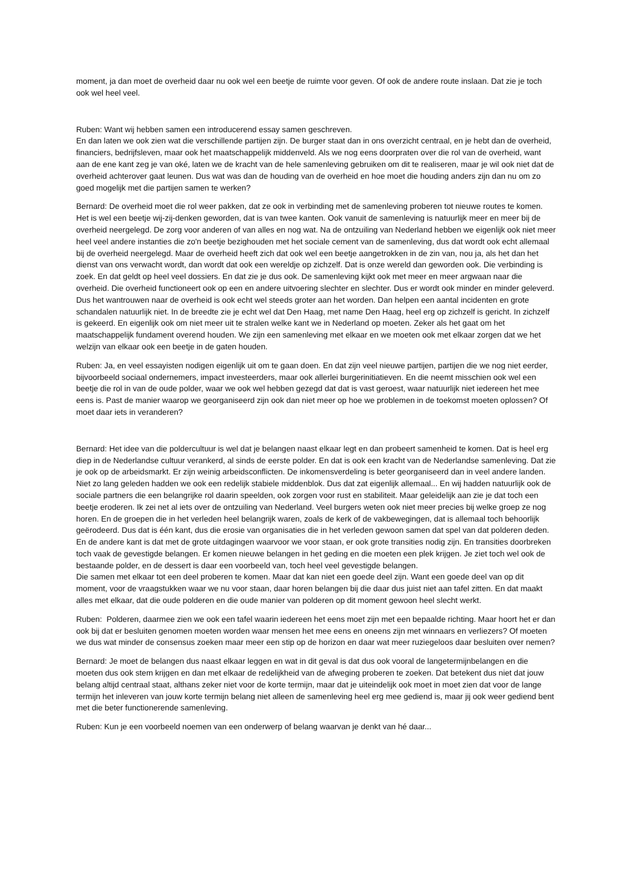moment, ja dan moet de overheid daar nu ook wel een beetje de ruimte voor geven. Of ook de andere route inslaan. Dat zie je toch ook wel heel veel.
Ruben: Want wij hebben samen een introducerend essay samen geschreven.
En dan laten we ook zien wat die verschillende partijen zijn. De burger staat dan in ons overzicht centraal, en je hebt dan de overheid, financiers, bedrijfsleven, maar ook het maatschappelijk middenveld. Als we nog eens doorpraten over die rol van de overheid, want aan de ene kant zeg je van oké, laten we de kracht van de hele samenleving gebruiken om dit te realiseren, maar je wil ook niet dat de overheid achterover gaat leunen. Dus wat was dan de houding van de overheid en hoe moet die houding anders zijn dan nu om zo goed mogelijk met die partijen samen te werken?
Bernard: De overheid moet die rol weer pakken, dat ze ook in verbinding met de samenleving proberen tot nieuwe routes te komen. Het is wel een beetje wij-zij-denken geworden, dat is van twee kanten. Ook vanuit de samenleving is natuurlijk meer en meer bij de overheid neergelegd. De zorg voor anderen of van alles en nog wat. Na de ontzuiling van Nederland hebben we eigenlijk ook niet meer heel veel andere instanties die zo'n beetje bezighouden met het sociale cement van de samenleving, dus dat wordt ook echt allemaal bij de overheid neergelegd. Maar de overheid heeft zich dat ook wel een beetje aangetrokken in de zin van, nou ja, als het dan het dienst van ons verwacht wordt, dan wordt dat ook een wereldje op zichzelf. Dat is onze wereld dan geworden ook. Die verbinding is zoek. En dat geldt op heel veel dossiers. En dat zie je dus ook. De samenleving kijkt ook met meer en meer argwaan naar die overheid. Die overheid functioneert ook op een en andere uitvoering slechter en slechter. Dus er wordt ook minder en minder geleverd. Dus het wantrouwen naar de overheid is ook echt wel steeds groter aan het worden. Dan helpen een aantal incidenten en grote schandalen natuurlijk niet. In de breedte zie je echt wel dat Den Haag, met name Den Haag, heel erg op zichzelf is gericht. In zichzelf is gekeerd. En eigenlijk ook om niet meer uit te stralen welke kant we in Nederland op moeten. Zeker als het gaat om het maatschappelijk fundament overend houden. We zijn een samenleving met elkaar en we moeten ook met elkaar zorgen dat we het welzijn van elkaar ook een beetje in de gaten houden.
Ruben: Ja, en veel essayisten nodigen eigenlijk uit om te gaan doen. En dat zijn veel nieuwe partijen, partijen die we nog niet eerder, bijvoorbeeld sociaal ondernemers, impact investeerders, maar ook allerlei burgerinitiatieven. En die neemt misschien ook wel een beetje die rol in van de oude polder, waar we ook wel hebben gezegd dat dat is vast geroest, waar natuurlijk niet iedereen het mee eens is. Past de manier waarop we georganiseerd zijn ook dan niet meer op hoe we problemen in de toekomst moeten oplossen? Of moet daar iets in veranderen?
Bernard: Het idee van die poldercultuur is wel dat je belangen naast elkaar legt en dan probeert samenheid te komen. Dat is heel erg diep in de Nederlandse cultuur verankerd, al sinds de eerste polder. En dat is ook een kracht van de Nederlandse samenleving. Dat zie je ook op de arbeidsmarkt. Er zijn weinig arbeidsconflicten. De inkomensverdeling is beter georganiseerd dan in veel andere landen. Niet zo lang geleden hadden we ook een redelijk stabiele middenblok. Dus dat zat eigenlijk allemaal... En wij hadden natuurlijk ook de sociale partners die een belangrijke rol daarin speelden, ook zorgen voor rust en stabiliteit. Maar geleidelijk aan zie je dat toch een beetje eroderen. Ik zei net al iets over de ontzuiling van Nederland. Veel burgers weten ook niet meer precies bij welke groep ze nog horen. En de groepen die in het verleden heel belangrijk waren, zoals de kerk of de vakbewegingen, dat is allemaal toch behoorlijk geërodeerd. Dus dat is één kant, dus die erosie van organisaties die in het verleden gewoon samen dat spel van dat polderen deden. En de andere kant is dat met de grote uitdagingen waarvoor we voor staan, er ook grote transities nodig zijn. En transities doorbreken toch vaak de gevestigde belangen. Er komen nieuwe belangen in het geding en die moeten een plek krijgen. Je ziet toch wel ook de bestaande polder, en de dessert is daar een voorbeeld van, toch heel veel gevestigde belangen.
Die samen met elkaar tot een deel proberen te komen. Maar dat kan niet een goede deel zijn. Want een goede deel van op dit moment, voor de vraagstukken waar we nu voor staan, daar horen belangen bij die daar dus juist niet aan tafel zitten. En dat maakt alles met elkaar, dat die oude polderen en die oude manier van polderen op dit moment gewoon heel slecht werkt.
Ruben: Polderen, daarmee zien we ook een tafel waarin iedereen het eens moet zijn met een bepaalde richting. Maar hoort het er dan ook bij dat er besluiten genomen moeten worden waar mensen het mee eens en oneens zijn met winnaars en verliezers? Of moeten we dus wat minder de consensus zoeken maar meer een stip op de horizon en daar wat meer ruziegeloos daar besluiten over nemen?
Bernard: Je moet de belangen dus naast elkaar leggen en wat in dit geval is dat dus ook vooral de langetermijnbelangen en die moeten dus ook stem krijgen en dan met elkaar de redelijkheid van de afweging proberen te zoeken. Dat betekent dus niet dat jouw belang altijd centraal staat, althans zeker niet voor de korte termijn, maar dat je uiteindelijk ook moet in moet zien dat voor de lange termijn het inleveren van jouw korte termijn belang niet alleen de samenleving heel erg mee gediend is, maar jij ook weer gediend bent met die beter functionerende samenleving.
Ruben: Kun je een voorbeeld noemen van een onderwerp of belang waarvan je denkt van hé daar...